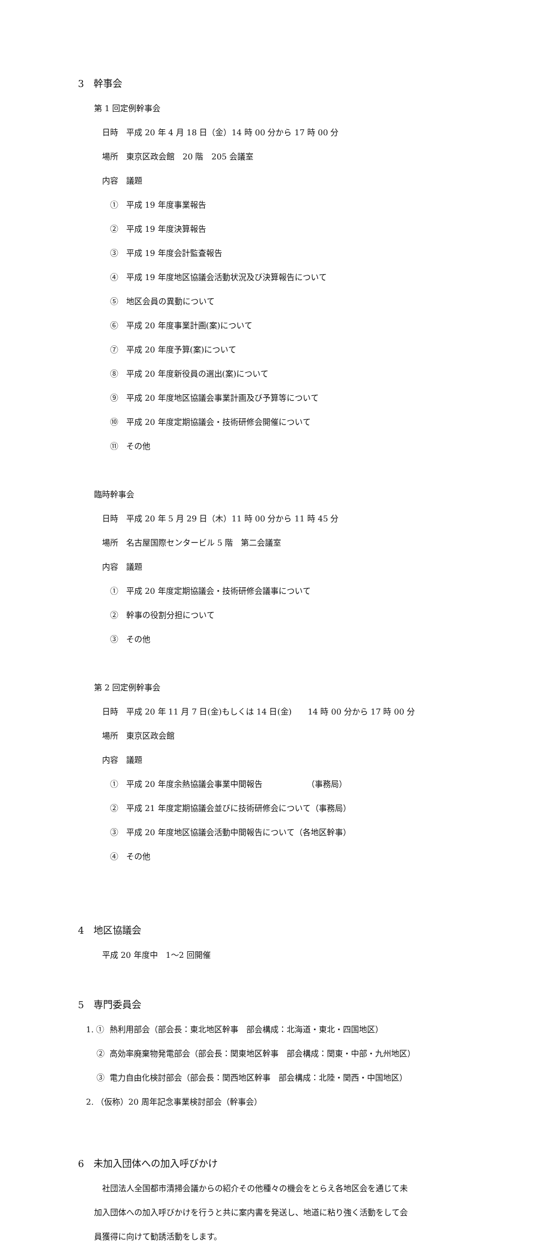3　幹事会
　　第 1 回定例幹事会
　　　日時　平成 20 年 4 月 18 日（金）14 時 00 分から 17 時 00 分
　　　場所　東京区政会館　20 階　205 会議室
　　　内容　議題
　　　　①　平成 19 年度事業報告
　　　　②　平成 19 年度決算報告
　　　　③　平成 19 年度会計監査報告
　　　　④　平成 19 年度地区協議会活動状況及び決算報告について
　　　　⑤　地区会員の異動について
　　　　⑥　平成 20 年度事業計画(案)について
　　　　⑦　平成 20 年度予算(案)について
　　　　⑧　平成 20 年度新役員の選出(案)について
　　　　⑨　平成 20 年度地区協議会事業計画及び予算等について
　　　　⑩　平成 20 年度定期協議会・技術研修会開催について
　　　　⑪　その他
　　臨時幹事会
　　　日時　平成 20 年 5 月 29 日（木）11 時 00 分から 11 時 45 分
　　　場所　名古屋国際センタービル 5 階　第二会議室
　　　内容　議題
　　　　①　平成 20 年度定期協議会・技術研修会議事について
　　　　②　幹事の役割分担について
　　　　③　その他
　　第 2 回定例幹事会
　　　日時　平成 20 年 11 月 7 日(金)もしくは 14 日(金)　　14 時 00 分から 17 時 00 分
　　　場所　東京区政会館
　　　内容　議題
　　　　①　平成 20 年度余熱協議会事業中間報告　　　　　　（事務局）
　　　　②　平成 21 年度定期協議会並びに技術研修会について（事務局）
　　　　③　平成 20 年度地区協議会活動中間報告について（各地区幹事）
　　　　④　その他
4　地区協議会
　　　平成 20 年度中　1～2 回開催
5　専門委員会
　1. ① 熱利用部会（部会長：東北地区幹事　部会構成：北海道・東北・四国地区）
　　 ② 高効率廃棄物発電部会（部会長：関東地区幹事　部会構成：関東・中部・九州地区）
　　 ③ 電力自由化検討部会（部会長：関西地区幹事　部会構成：北陸・関西・中国地区）
　2. （仮称）20 周年記念事業検討部会（幹事会）
6　未加入団体への加入呼びかけ
　　　社団法人全国都市清掃会議からの紹介その他種々の機会をとらえ各地区会を通じて未
　　加入団体への加入呼びかけを行うと共に案内書を発送し、地道に粘り強く活動をして会
　　員獲得に向けて勧誘活動をします。